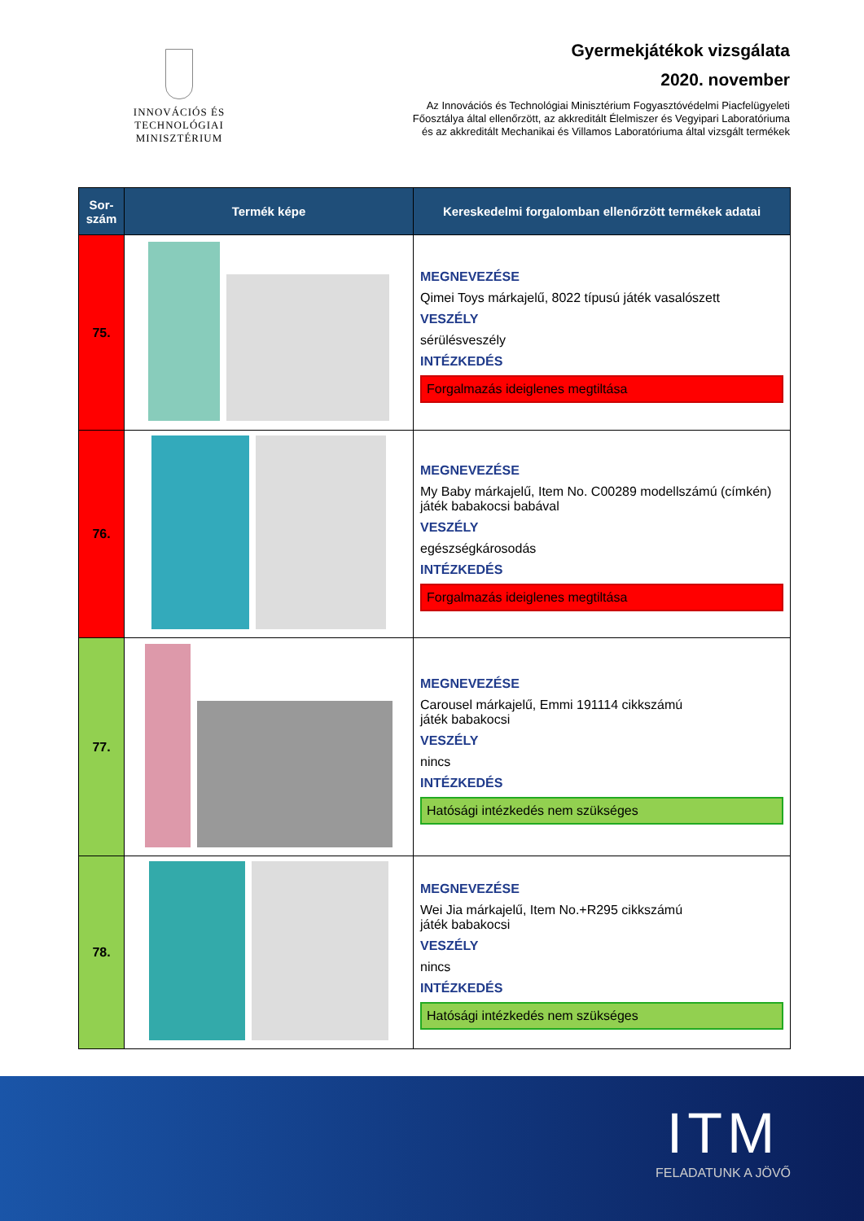INNOVÁCIÓS ÉS TECHNOLÓGIAI
MINISZTÉRIUM
Gyermekjátékok vizsgálata
2020. november
Az Innovációs és Technológiai Minisztérium Fogyasztóvédelmi Piacfelügyeleti
Főosztálya által ellenőrzött, az akkreditált Élelmiszer és Vegyipari Laboratóriuma
és az akkreditált Mechanikai és Villamos Laboratóriuma által vizsgált termékek
| Sor- szám | Termék képe | Kereskedelmi forgalomban ellenőrzött termékek adatai |
| --- | --- | --- |
| 75. | | MEGNEVEZÉSE Qimei Toys márkajelű, 8022 típusú játék vasalószett VESZÉLY sérülésveszély INTÉZKEDÉS Forgalmazás ideiglenes megtiltása |
| 76. | | MEGNEVEZÉSE My Baby márkajelű, Item No. C00289 modellszámú (címkén) játék babakocsi babával VESZÉLY egészségkárosodás INTÉZKEDÉS Forgalmazás ideiglenes megtiltása |
| 77. | | MEGNEVEZÉSE Carousel márkajelű, Emmi 191114 cikkszámú játék babakocsi VESZÉLY nincs INTÉZKEDÉS Hatósági intézkedés nem szükséges |
| 78. | | MEGNEVEZÉSE Wei Jia márkajelű, Item No.+R295 cikkszámú játék babakocsi VESZÉLY nincs INTÉZKEDÉS Hatósági intézkedés nem szükséges |
ITM
FELADATUNK A JÖVŐ